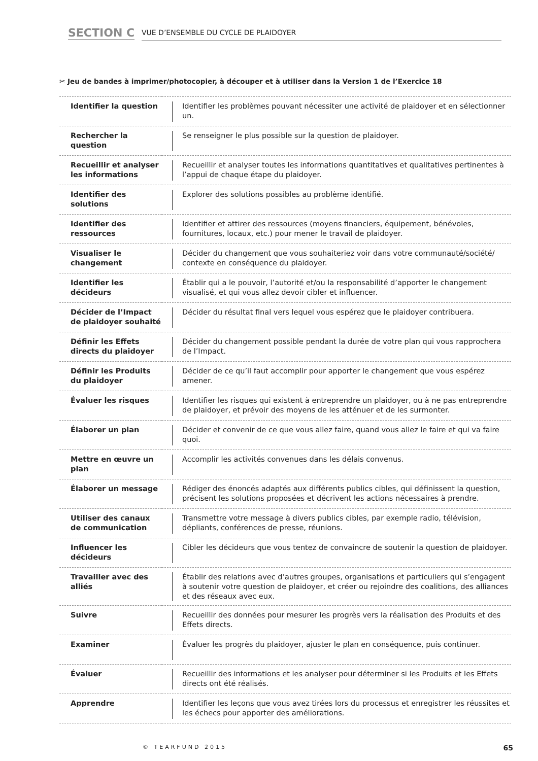SECTION C
VUE D’ENSEMBLE DU CYCLE DE PLAIDOYER
✂ Jeu de bandes à imprimer/photocopier, à découper et à utiliser dans la Version 1 de l’Exercice 18
| Identifier la question | Identifier les problèmes pouvant nécessiter une activité de plaidoyer et en sélectionner un. |
| Rechercher la question | Se renseigner le plus possible sur la question de plaidoyer. |
| Recueillir et analyser les informations | Recueillir et analyser toutes les informations quantitatives et qualitatives pertinentes à l’appui de chaque étape du plaidoyer. |
| Identifier des solutions | Explorer des solutions possibles au problème identifié. |
| Identifier des ressources | Identifier et attirer des ressources (moyens financiers, équipement, bénévoles, fournitures, locaux, etc.) pour mener le travail de plaidoyer. |
| Visualiser le changement | Décider du changement que vous souhaiteriez voir dans votre communauté/société/ contexte en conséquence du plaidoyer. |
| Identifier les décideurs | Établir qui a le pouvoir, l’autorité et/ou la responsabilité d’apporter le changement visualisé, et qui vous allez devoir cibler et influencer. |
| Décider de l’Impact de plaidoyer souhaité | Décider du résultat final vers lequel vous espérez que le plaidoyer contribuera. |
| Définir les Effets directs du plaidoyer | Décider du changement possible pendant la durée de votre plan qui vous rapprochera de l’Impact. |
| Définir les Produits du plaidoyer | Décider de ce qu’il faut accomplir pour apporter le changement que vous espérez amener. |
| Évaluer les risques | Identifier les risques qui existent à entreprendre un plaidoyer, ou à ne pas entreprendre de plaidoyer, et prévoir des moyens de les atténuer et de les surmonter. |
| Élaborer un plan | Décider et convenir de ce que vous allez faire, quand vous allez le faire et qui va faire quoi. |
| Mettre en œuvre un plan | Accomplir les activités convenues dans les délais convenus. |
| Élaborer un message | Rédiger des énoncés adaptés aux différents publics cibles, qui définissent la question, précisent les solutions proposées et décrivent les actions nécessaires à prendre. |
| Utiliser des canaux de communication | Transmettre votre message à divers publics cibles, par exemple radio, télévision, dépliants, conférences de presse, réunions. |
| Influencer les décideurs | Cibler les décideurs que vous tentez de convaincre de soutenir la question de plaidoyer. |
| Travailler avec des alliés | Établir des relations avec d’autres groupes, organisations et particuliers qui s’engagent à soutenir votre question de plaidoyer, et créer ou rejoindre des coalitions, des alliances et des réseaux avec eux. |
| Suivre | Recueillir des données pour mesurer les progrès vers la réalisation des Produits et des Effets directs. |
| Examiner | Évaluer les progrès du plaidoyer, ajuster le plan en conséquence, puis continuer. |
| Évaluer | Recueillir des informations et les analyser pour déterminer si les Produits et les Effets directs ont été réalisés. |
| Apprendre | Identifier les leçons que vous avez tirées lors du processus et enregistrer les réussites et les échecs pour apporter des améliorations. |
© TEARFUND 2015 65